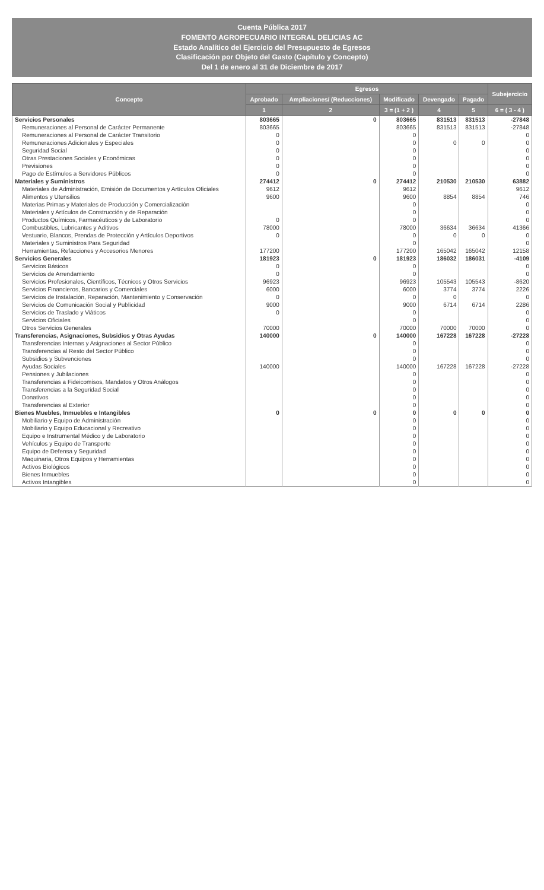Cuenta Pública 2017
FOMENTO AGROPECUARIO INTEGRAL DELICIAS AC
Estado Analítico del Ejercicio del Presupuesto de Egresos
Clasificación por Objeto del Gasto (Capítulo y Concepto)
Del 1 de enero al 31 de Diciembre de 2017
| Concepto | Egresos | | | | | Subejercicio |
| --- | --- | --- | --- | --- | --- | --- |
| | Aprobado | Ampliaciones/ (Reducciones) | Modificado | Devengado | Pagado | |
| | 1 | 2 | 3 = (1 + 2 ) | 4 | 5 | 6 = ( 3 - 4 ) |
| Servicios Personales | 803665 | 0 | 803665 | 831513 | 831513 | -27848 |
| Remuneraciones al Personal de Carácter Permanente | 803665 | | 803665 | 831513 | 831513 | -27848 |
| Remuneraciones al Personal de Carácter Transitorio | 0 | | 0 | | | 0 |
| Remuneraciones Adicionales y Especiales | 0 | | 0 | 0 | 0 | 0 |
| Seguridad Social | 0 | | 0 | | | 0 |
| Otras Prestaciones Sociales y Económicas | 0 | | 0 | | | 0 |
| Previsiones | 0 | | 0 | | | 0 |
| Pago de Estímulos a Servidores Públicos | 0 | | 0 | | | 0 |
| Materiales y Suministros | 274412 | 0 | 274412 | 210530 | 210530 | 63882 |
| Materiales de Administración, Emisión de Documentos y Artículos Oficiales | 9612 | | 9612 | | | 9612 |
| Alimentos y Utensilios | 9600 | | 9600 | 8854 | 8854 | 746 |
| Materias Primas y Materiales de Producción y Comercialización | | | 0 | | | 0 |
| Materiales y Artículos de Construcción y de Reparación | | | 0 | | | 0 |
| Productos Químicos, Farmacéuticos y de Laboratorio | 0 | | 0 | | | 0 |
| Combustibles, Lubricantes y Aditivos | 78000 | | 78000 | 36634 | 36634 | 41366 |
| Vestuario, Blancos, Prendas de Protección y Artículos Deportivos | 0 | | 0 | 0 | 0 | 0 |
| Materiales y Suministros Para Seguridad | | | 0 | | | 0 |
| Herramientas, Refacciones y Accesorios Menores | 177200 | | 177200 | 165042 | 165042 | 12158 |
| Servicios Generales | 181923 | 0 | 181923 | 186032 | 186031 | -4109 |
| Servicios Básicos | 0 | | 0 | | | 0 |
| Servicios de Arrendamiento | 0 | | 0 | | | 0 |
| Servicios Profesionales, Científicos, Técnicos y Otros Servicios | 96923 | | 96923 | 105543 | 105543 | -8620 |
| Servicios Financieros, Bancarios y Comerciales | 6000 | | 6000 | 3774 | 3774 | 2226 |
| Servicios de Instalación, Reparación, Mantenimiento y Conservación | 0 | | 0 | 0 | | 0 |
| Servicios de Comunicación Social y Publicidad | 9000 | | 9000 | 6714 | 6714 | 2286 |
| Servicios de Traslado y Viáticos | 0 | | 0 | | | 0 |
| Servicios Oficiales | | | 0 | | | 0 |
| Otros Servicios Generales | 70000 | | 70000 | 70000 | 70000 | 0 |
| Transferencias, Asignaciones, Subsidios y Otras Ayudas | 140000 | 0 | 140000 | 167228 | 167228 | -27228 |
| Transferencias Internas y Asignaciones al Sector Público | | | 0 | | | 0 |
| Transferencias al Resto del Sector Público | | | 0 | | | 0 |
| Subsidios y Subvenciones | | | 0 | | | 0 |
| Ayudas Sociales | 140000 | | 140000 | 167228 | 167228 | -27228 |
| Pensiones y Jubilaciones | | | 0 | | | 0 |
| Transferencias a Fideicomisos, Mandatos y Otros Análogos | | | 0 | | | 0 |
| Transferencias a la Seguridad Social | | | 0 | | | 0 |
| Donativos | | | 0 | | | 0 |
| Transferencias al Exterior | | | 0 | | | 0 |
| Bienes Muebles, Inmuebles e Intangibles | 0 | 0 | 0 | 0 | 0 | 0 |
| Mobiliario y Equipo de Administración | | | 0 | | | 0 |
| Mobiliario y Equipo Educacional y Recreativo | | | 0 | | | 0 |
| Equipo e Instrumental Médico y de Laboratorio | | | 0 | | | 0 |
| Vehículos y Equipo de Transporte | | | 0 | | | 0 |
| Equipo de Defensa y Seguridad | | | 0 | | | 0 |
| Maquinaria, Otros Equipos y Herramientas | | | 0 | | | 0 |
| Activos Biológicos | | | 0 | | | 0 |
| Bienes Inmuebles | | | 0 | | | 0 |
| Activos Intangibles | | | 0 | | | 0 |